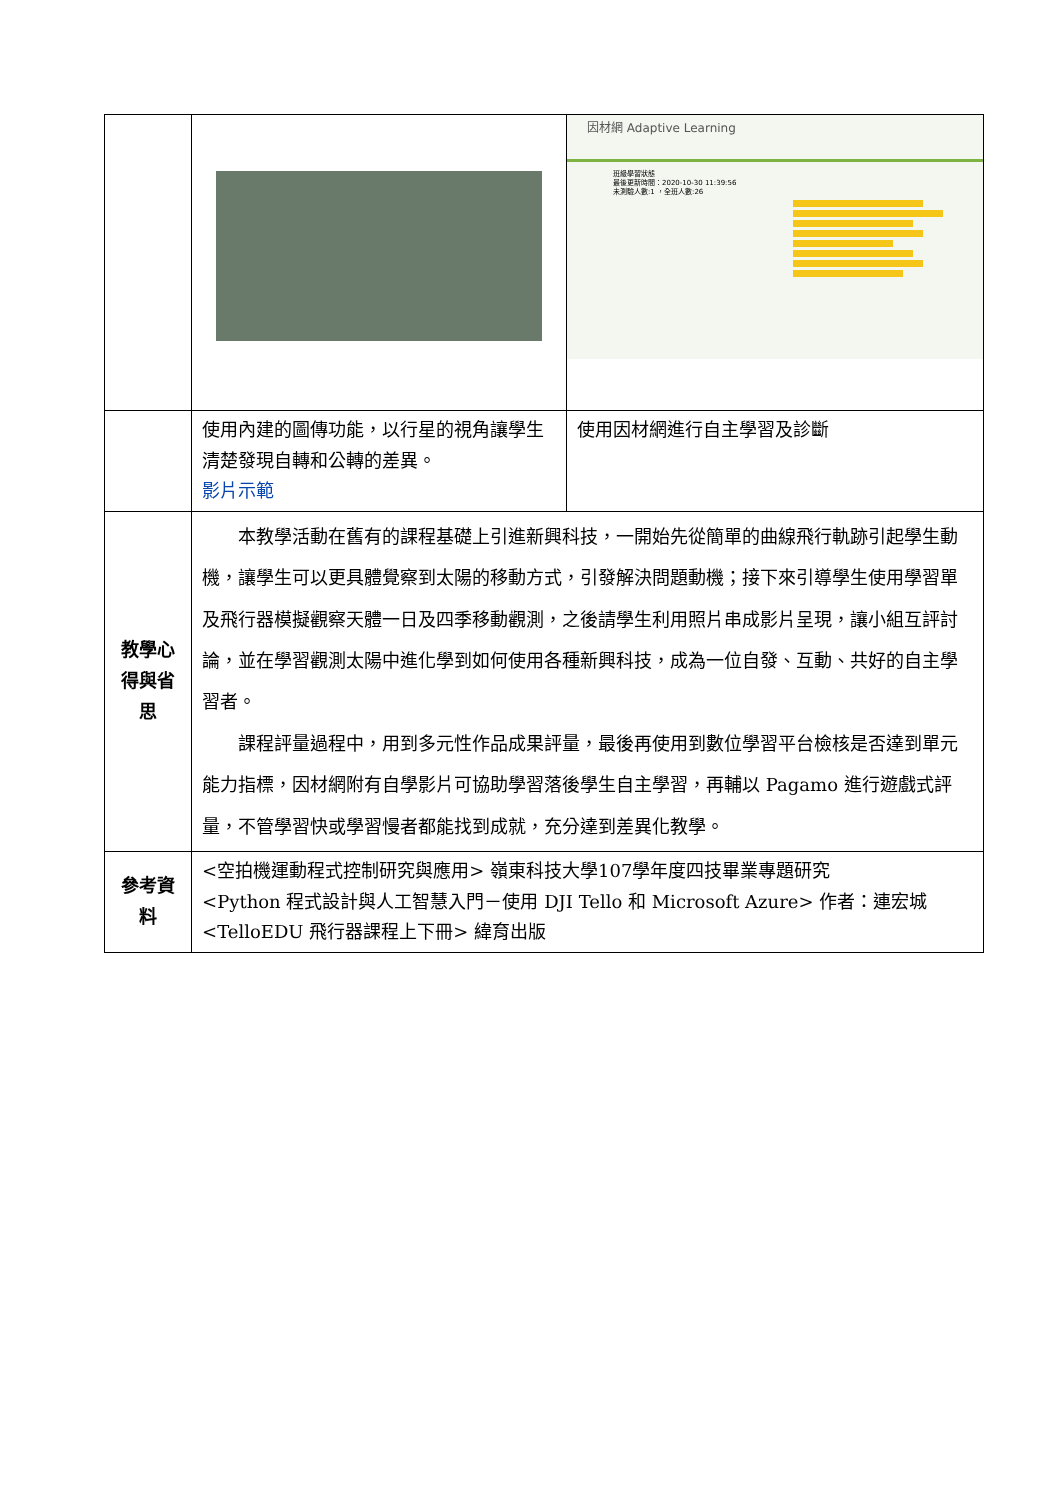| | | 因材網 Adaptive Learning 班級學習狀態 最後更新時間：2020-10-30 11:39:56 未測驗人數:1 ，全班人數:26 |
| | 使用內建的圖傳功能，以行星的視角讓學生清楚發現自轉和公轉的差異。 影片示範 | 使用因材網進行自主學習及診斷 |
| 教學心得與省思 | 本教學活動在舊有的課程基礎上引進新興科技，一開始先從簡單的曲線飛行軌跡引起學生動機，讓學生可以更具體覺察到太陽的移動方式，引發解決問題動機；接下來引導學生使用學習單及飛行器模擬觀察天體一日及四季移動觀測，之後請學生利用照片串成影片呈現，讓小組互評討論，並在學習觀測太陽中進化學到如何使用各種新興科技，成為一位自發、互動、共好的自主學習者。 課程評量過程中，用到多元性作品成果評量，最後再使用到數位學習平台檢核是否達到單元能力指標，因材網附有自學影片可協助學習落後學生自主學習，再輔以 Pagamo 進行遊戲式評量，不管學習快或學習慢者都能找到成就，充分達到差異化教學。 | |
| 參考資料 | <空拍機運動程式控制研究與應用> 嶺東科技大學107學年度四技畢業專題研究 <Python 程式設計與人工智慧入門－使用 DJI Tello 和 Microsoft Azure> 作者：連宏城 <TelloEDU 飛行器課程上下冊> 緯育出版 | |